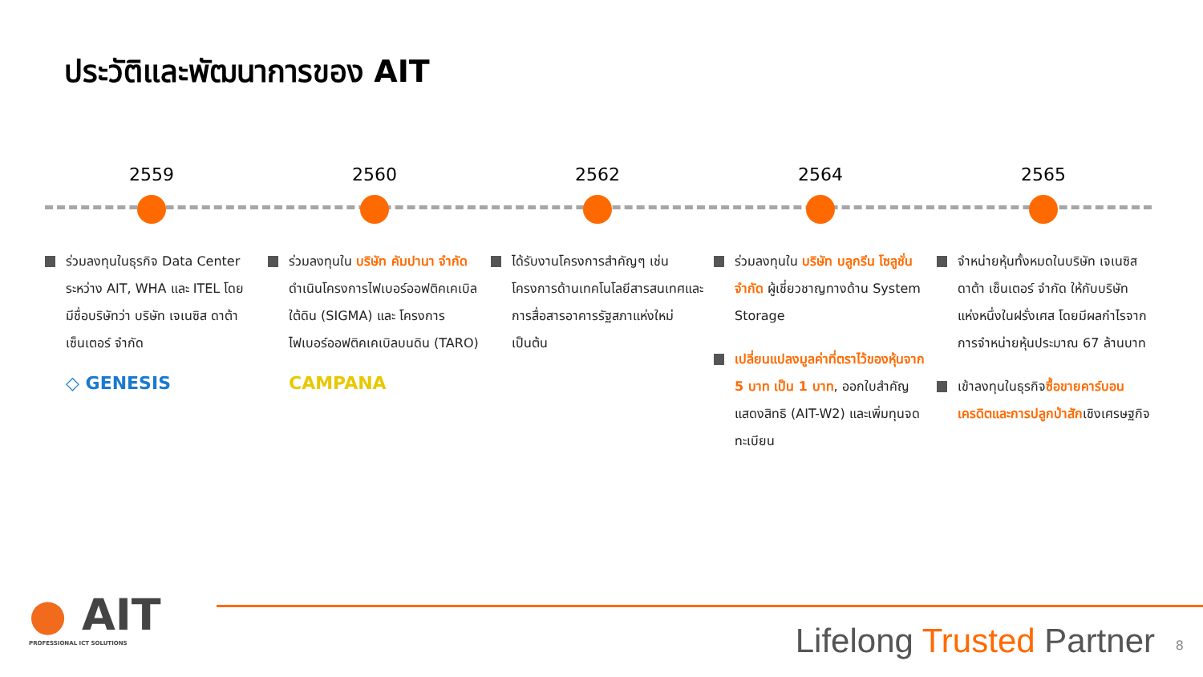ประวัติและพัฒนาการของ AIT
2559
ร่วมลงทุนในธุรกิจ Data Center ระหว่าง AIT, WHA และ ITEL โดยมีชื่อบริษัทว่า บริษัท เจเนซิส ดาต้า เซ็นเตอร์ จำกัด
◇ GENESIS
2560
ร่วมลงทุนใน บริษัท คัมปานา จำกัด ดำเนินโครงการไฟเบอร์ออฟติคเคเบิลใต้ดิน (SIGMA) และ โครงการไฟเบอร์ออฟติคเคเบิลบนดิน (TARO)
CAMPANA
2562
ได้รับงานโครงการสำคัญๆ เช่น โครงการด้านเทคโนโลยีสารสนเทศและการสื่อสารอาคารรัฐสภาแห่งใหม่ เป็นต้น
2564
ร่วมลงทุนใน บริษัท บลูกรีน โซลูชั่น จำกัด ผู้เชี่ยวชาญทางด้าน System Storage
เปลี่ยนแปลงมูลค่าที่ตราไว้ของหุ้นจาก 5 บาท เป็น 1 บาท, ออกใบสำคัญแสดงสิทธิ (AIT-W2) และเพิ่มทุนจดทะเบียน
2565
จำหน่ายหุ้นทั้งหมดในบริษัท เจเนซิส ดาต้า เซ็นเตอร์ จำกัด ให้กับบริษัทแห่งหนึ่งในฝรั่งเศส โดยมีผลกำไรจากการจำหน่ายหุ้นประมาณ 67 ล้านบาท
เข้าลงทุนในธุรกิจซื้อขายคาร์บอนเครดิตและการปลูกป่าสักเชิงเศรษฐกิจ
● AIT
PROFESSIONAL ICT SOLUTIONS
Lifelong Trusted Partner 8